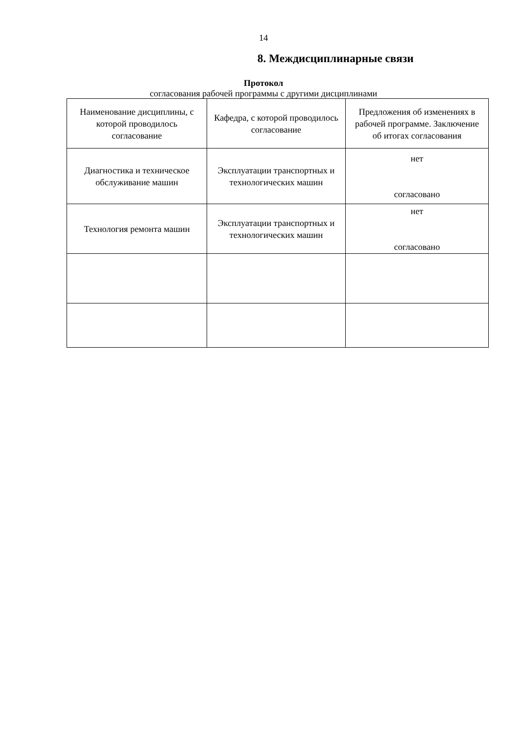14
8. Междисциплинарные связи
Протокол
согласования рабочей программы с другими дисциплинами
| Наименование дисциплины, с которой проводилось согласование | Кафедра, с которой проводилось согласование | Предложения об изменениях в рабочей программе. Заключение об итогах согласования |
| Диагностика и техническое обслуживание машин | Эксплуатации транспортных и технологических машин | нет согласовано |
| Технология ремонта машин | Эксплуатации транспортных и технологических машин | нет согласовано |